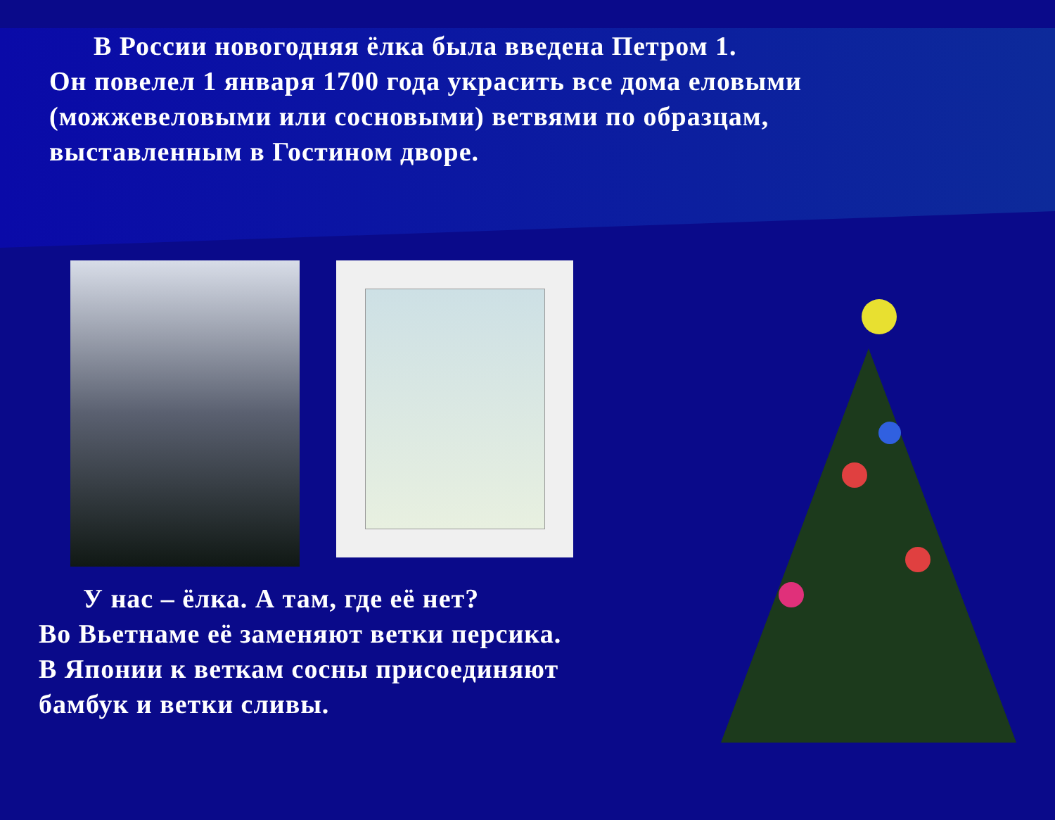В России новогодняя ёлка была введена Петром 1.
Он повелел 1 января 1700 года украсить все дома еловыми (можжевеловыми или сосновыми) ветвями по образцам, выставленным в Гостином дворе.
У нас – ёлка. А там, где её нет?
Во Вьетнаме её заменяют ветки персика.
В Японии к веткам сосны присоединяют бамбук и ветки сливы.